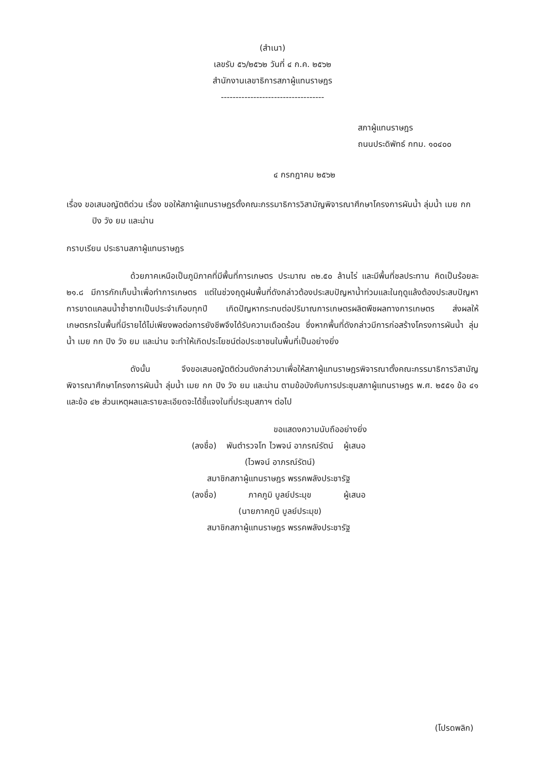(สำเนา)
เลขรับ ๕๖/๒๕๖๒ วันที่ ๔ ก.ค. ๒๕๖๒
สำนักงานเลขาธิการสภาผู้แทนราษฎร
-----------------------------------
สภาผู้แทนราษฎร
ถนนประดิพัทธ์ กทม. ๑๐๔๐๐
๔ กรกฎาคม ๒๕๖๒
เรื่อง ขอเสนอญัตติด่วน เรื่อง ขอให้สภาผู้แทนราษฎรตั้งคณะกรรมาธิการวิสามัญพิจารณาศึกษาโครงการผันน้ำ ลุ่มน้ำ เมย กก ปิง วัง ยม และน่าน
กราบเรียน ประธานสภาผู้แทนราษฎร
ด้วยภาคเหนือเป็นภูมิภาคที่มีพื้นที่การเกษตร ประมาณ ๓๒.๕๐ ล้านไร่ และมีพื้นที่ชลประทาน คิดเป็นร้อยละ ๒๑.๘ มีการกักเก็บน้ำเพื่อทำการเกษตร แต่ในช่วงฤดูฝนพื้นที่ดังกล่าวต้องประสบปัญหาน้ำท่วมและในฤดูแล้งต้องประสบปัญหาการขาดแคลนน้ำซ้ำซากเป็นประจำเกือบทุกปี เกิดปัญหากระทบต่อปริมาณการเกษตรผลิตพืชผลทางการเกษตร ส่งผลให้เกษตรกรในพื้นที่มีรายได้ไม่เพียงพอต่อการยังชีพจึงได้รับความเดือดร้อน ซึ่งหากพื้นที่ดังกล่าวมีการก่อสร้างโครงการผันน้ำ ลุ่มน้ำ เมย กก ปิง วัง ยม และน่าน จะทำให้เกิดประโยชน์ต่อประชาชนในพื้นที่เป็นอย่างยิ่ง
ดังนั้น จึงขอเสนอญัตติด่วนดังกล่าวมาเพื่อให้สภาผู้แทนราษฎรพิจารณาตั้งคณะกรรมาธิการวิสามัญพิจารณาศึกษาโครงการผันน้ำ ลุ่มน้ำ เมย กก ปิง วัง ยม และน่าน ตามข้อบังคับการประชุมสภาผู้แทนราษฎร พ.ศ. ๒๕๕๑ ข้อ ๔๑ และข้อ ๔๒ ส่วนเหตุผลและรายละเอียดจะได้ชี้แจงในที่ประชุมสภาฯ ต่อไป
ขอแสดงความนับถืออย่างยิ่ง
| (ลงชื่อ) | พันตำรวจโท ไวพจน์ อาภรณ์รัตน์ | ผู้เสนอ |
| | (ไวพจน์ อาภรณ์รัตน์) | |
| สมาชิกสภาผู้แทนราษฎร พรรคพลังประชารัฐ | | |
| (ลงชื่อ) | ภาคภูมิ บูลย์ประมุข | ผู้เสนอ |
| | (นายภาคภูมิ บูลย์ประมุข) | |
| สมาชิกสภาผู้แทนราษฎร พรรคพลังประชารัฐ | | |
(โปรดพลิก)